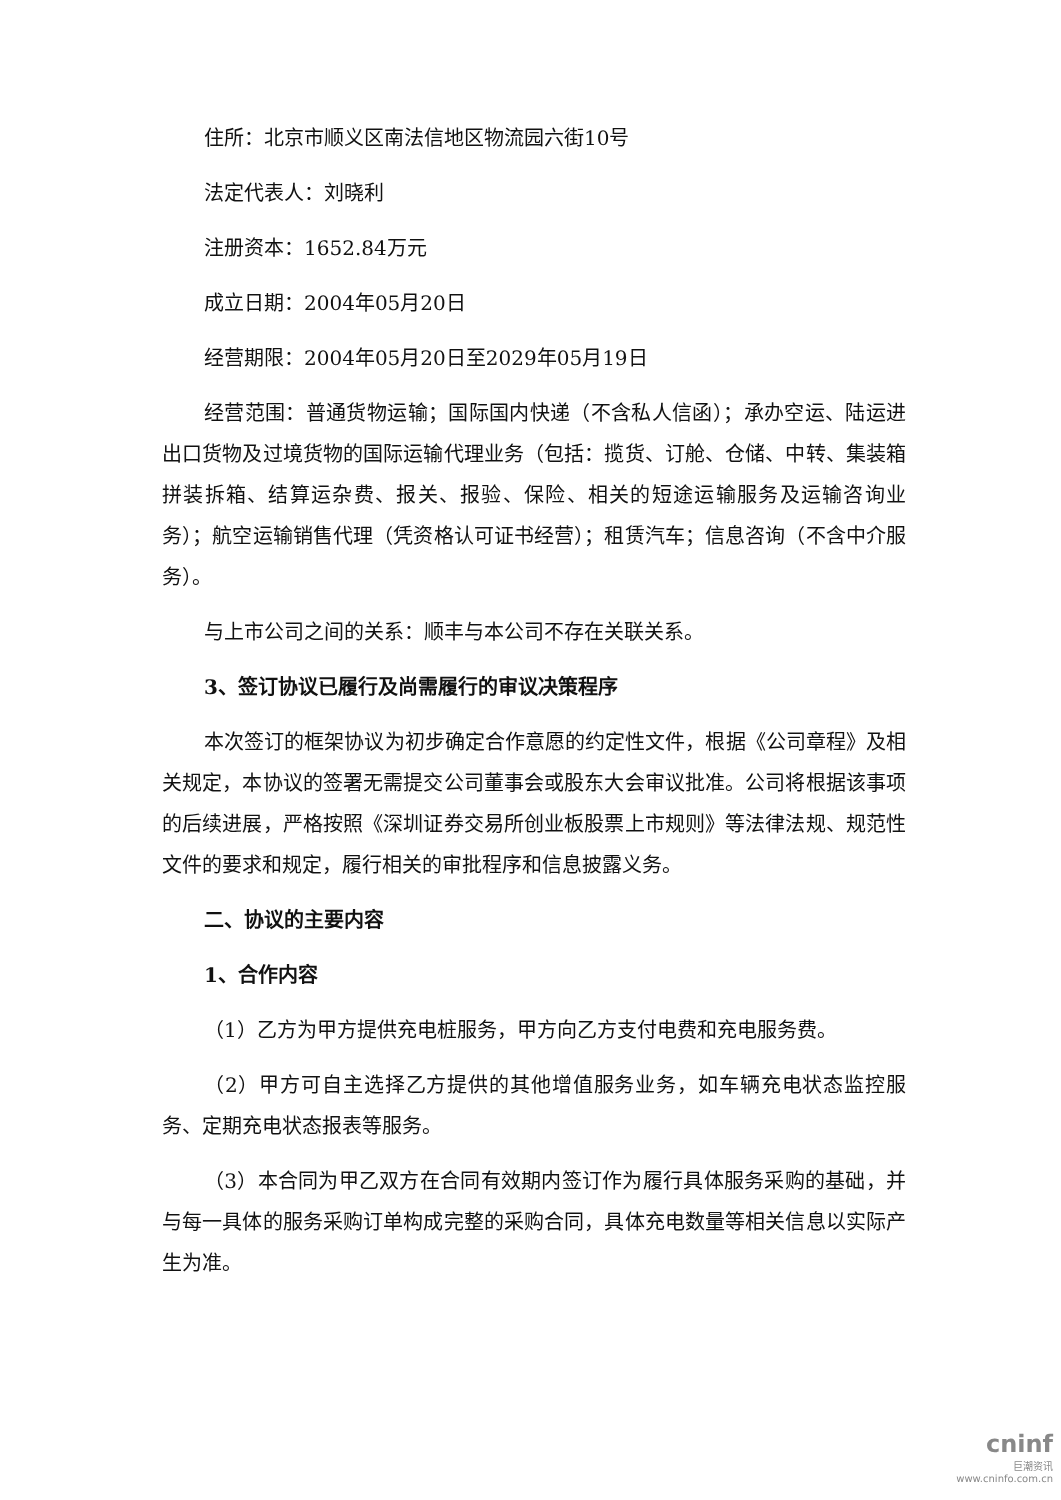住所：北京市顺义区南法信地区物流园六街10号
法定代表人：刘晓利
注册资本：1652.84万元
成立日期：2004年05月20日
经营期限：2004年05月20日至2029年05月19日
经营范围：普通货物运输；国际国内快递（不含私人信函）；承办空运、陆运进出口货物及过境货物的国际运输代理业务（包括：揽货、订舱、仓储、中转、集装箱拼装拆箱、结算运杂费、报关、报验、保险、相关的短途运输服务及运输咨询业务）；航空运输销售代理（凭资格认可证书经营）；租赁汽车；信息咨询（不含中介服务）。
与上市公司之间的关系：顺丰与本公司不存在关联关系。
3、签订协议已履行及尚需履行的审议决策程序
本次签订的框架协议为初步确定合作意愿的约定性文件，根据《公司章程》及相关规定，本协议的签署无需提交公司董事会或股东大会审议批准。公司将根据该事项的后续进展，严格按照《深圳证券交易所创业板股票上市规则》等法律法规、规范性文件的要求和规定，履行相关的审批程序和信息披露义务。
二、协议的主要内容
1、合作内容
（1）乙方为甲方提供充电桩服务，甲方向乙方支付电费和充电服务费。
（2）甲方可自主选择乙方提供的其他增值服务业务，如车辆充电状态监控服务、定期充电状态报表等服务。
（3）本合同为甲乙双方在合同有效期内签订作为履行具体服务采购的基础，并与每一具体的服务采购订单构成完整的采购合同，具体充电数量等相关信息以实际产生为准。
cninf
巨潮资讯
www.cninfo.com.cn